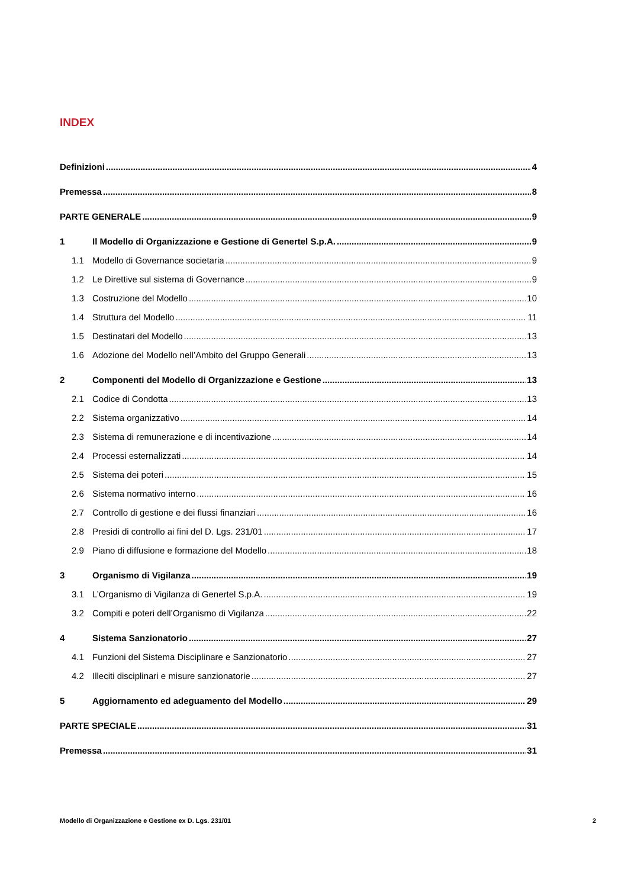INDEX
Definizioni 4
Premessa 8
PARTE GENERALE 9
1 Il Modello di Organizzazione e Gestione di Genertel S.p.A. 9
1.1 Modello di Governance societaria 9
1.2 Le Direttive sul sistema di Governance 9
1.3 Costruzione del Modello 10
1.4 Struttura del Modello 11
1.5 Destinatari del Modello 13
1.6 Adozione del Modello nell’Ambito del Gruppo Generali 13
2 Componenti del Modello di Organizzazione e Gestione 13
2.1 Codice di Condotta 13
2.2 Sistema organizzativo 14
2.3 Sistema di remunerazione e di incentivazione 14
2.4 Processi esternalizzati 14
2.5 Sistema dei poteri 15
2.6 Sistema normativo interno 16
2.7 Controllo di gestione e dei flussi finanziari 16
2.8 Presidi di controllo ai fini del D. Lgs. 231/01 17
2.9 Piano di diffusione e formazione del Modello 18
3 Organismo di Vigilanza 19
3.1 L’Organismo di Vigilanza di Genertel S.p.A. 19
3.2 Compiti e poteri dell’Organismo di Vigilanza 22
4 Sistema Sanzionatorio 27
4.1 Funzioni del Sistema Disciplinare e Sanzionatorio 27
4.2 Illeciti disciplinari e misure sanzionatorie 27
5 Aggiornamento ed adeguamento del Modello 29
PARTE SPECIALE 31
Premessa 31
Modello di Organizzazione e Gestione ex D. Lgs. 231/01 2